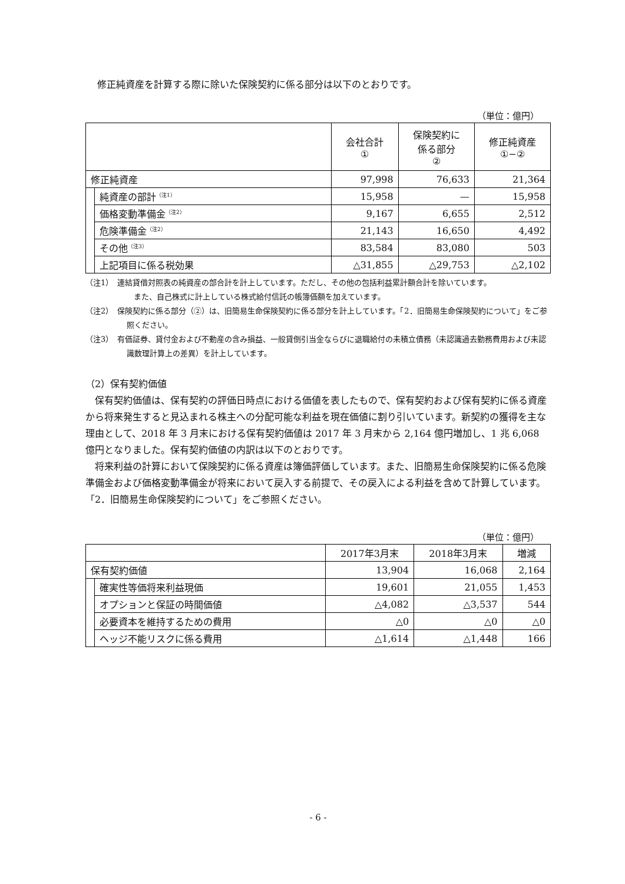修正純資産を計算する際に除いた保険契約に係る部分は以下のとおりです。
（単位：億円）
| | | 会社合計 ① | 保険契約に 係る部分 ② | 修正純資産 ①−② |
| --- | --- | --- | --- | --- |
| 修正純資産 | | 97,998 | 76,633 | 21,364 |
| | 純資産の部計<sup>（注1）</sup> | 15,958 | — | 15,958 |
| | 価格変動準備金<sup>（注2）</sup> | 9,167 | 6,655 | 2,512 |
| | 危険準備金<sup>（注2）</sup> | 21,143 | 16,650 | 4,492 |
| | その他<sup>（注3）</sup> | 83,584 | 83,080 | 503 |
| | 上記項目に係る税効果 | △31,855 | △29,753 | △2,102 |
（注1）　連結貸借対照表の純資産の部合計を計上しています。ただし、その他の包括利益累計額合計を除いています。
また、自己株式に計上している株式給付信託の帳簿価額を加えています。
（注2）　保険契約に係る部分（②）は、旧簡易生命保険契約に係る部分を計上しています。「2．旧簡易生命保険契約について」をご参照ください。
（注3）　有価証券、貸付金および不動産の含み損益、一般貸倒引当金ならびに退職給付の未積立債務（未認識過去勤務費用および未認識数理計算上の差異）を計上しています。
（2）保有契約価値
　保有契約価値は、保有契約の評価日時点における価値を表したもので、保有契約および保有契約に係る資産から将来発生すると見込まれる株主への分配可能な利益を現在価値に割り引いています。新契約の獲得を主な理由として、2018 年 3 月末における保有契約価値は 2017 年 3 月末から 2,164 億円増加し、1 兆 6,068 億円となりました。保有契約価値の内訳は以下のとおりです。
　将来利益の計算において保険契約に係る資産は簿価評価しています。また、旧簡易生命保険契約に係る危険準備金および価格変動準備金が将来において戻入する前提で、その戻入による利益を含めて計算しています。「2．旧簡易生命保険契約について」をご参照ください。
（単位：億円）
| | | 2017年3月末 | 2018年3月末 | 増減 |
| --- | --- | --- | --- | --- |
| 保有契約価値 | | 13,904 | 16,068 | 2,164 |
| | 確実性等価将来利益現価 | 19,601 | 21,055 | 1,453 |
| | オプションと保証の時間価値 | △4,082 | △3,537 | 544 |
| | 必要資本を維持するための費用 | △0 | △0 | △0 |
| | ヘッジ不能リスクに係る費用 | △1,614 | △1,448 | 166 |
- 6 -